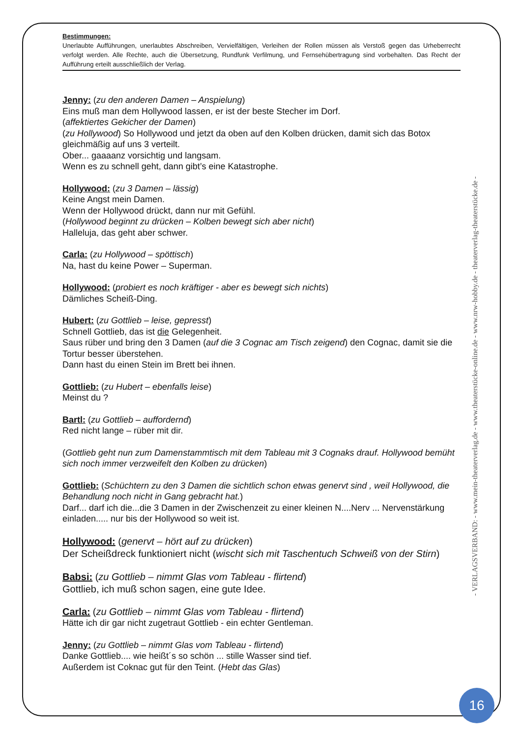Bestimmungen:
Unerlaubte Aufführungen, unerlaubtes Abschreiben, Vervielfältigen, Verleihen der Rollen müssen als Verstoß gegen das Urheberrecht verfolgt werden. Alle Rechte, auch die Übersetzung, Rundfunk Verfilmung, und Fernsehübertragung sind vorbehalten. Das Recht der Aufführung erteilt ausschließlich der Verlag.
Jenny: (zu den anderen Damen – Anspielung)
Eins muß man dem Hollywood lassen, er ist der beste Stecher im Dorf.
(affektiertes Gekicher der Damen)
(zu Hollywood) So Hollywood und jetzt da oben auf den Kolben drücken, damit sich das Botox gleichmäßig auf uns 3 verteilt.
Ober... gaaaanz vorsichtig und langsam.
Wenn es zu schnell geht, dann gibt’s eine Katastrophe.
Hollywood: (zu 3 Damen – lässig)
Keine Angst mein Damen.
Wenn der Hollywood drückt, dann nur mit Gefühl.
(Hollywood beginnt zu drücken – Kolben bewegt sich aber nicht)
Halleluja, das geht aber schwer.
Carla: (zu Hollywood – spöttisch)
Na, hast du keine Power – Superman.
Hollywood: (probiert es noch kräftiger - aber es bewegt sich nichts)
Dämliches Scheiß-Ding.
Hubert: (zu Gottlieb – leise, gepresst)
Schnell Gottlieb, das ist die Gelegenheit.
Saus rüber und bring den 3 Damen (auf die 3 Cognac am Tisch zeigend) den Cognac, damit sie die Tortur besser überstehen.
Dann hast du einen Stein im Brett bei ihnen.
Gottlieb: (zu Hubert – ebenfalls leise)
Meinst du ?
Bartl: (zu Gottlieb – auffordernd)
Red nicht lange – rüber mit dir.
(Gottlieb geht nun zum Damenstammtisch mit dem Tableau mit 3 Cognaks drauf. Hollywood bemüht sich noch immer verzweifelt den Kolben zu drücken)
Gottlieb: (Schüchtern zu den 3 Damen die sichtlich schon etwas genervt sind , weil Hollywood, die Behandlung noch nicht in Gang gebracht hat.)
Darf... darf ich die...die 3 Damen in der Zwischenzeit zu einer kleinen N....Nerv ... Nervenstärkung einladen..... nur bis der Hollywood so weit ist.
Hollywood: (genervt – hört auf zu drücken)
Der Scheißdreck funktioniert nicht (wischt sich mit Taschentuch Schweiß von der Stirn)
Babsi: (zu Gottlieb – nimmt Glas vom Tableau - flirtend)
Gottlieb, ich muß schon sagen, eine gute Idee.
Carla: (zu Gottlieb – nimmt Glas vom Tableau - flirtend)
Hätte ich dir gar nicht zugetraut Gottlieb - ein echter Gentleman.
Jenny: (zu Gottlieb – nimmt Glas vom Tableau - flirtend)
Danke Gottlieb.... wie heißt´s so schön ... stille Wasser sind tief.
Außerdem ist Coknac gut für den Teint. (Hebt das Glas)
- VERLAGSVERBAND: - www.mein-theaterverlag.de - www.theaterstücke-online.de - www.nrw-hobby.de - theaterverlag-theaterstücke.de -
16